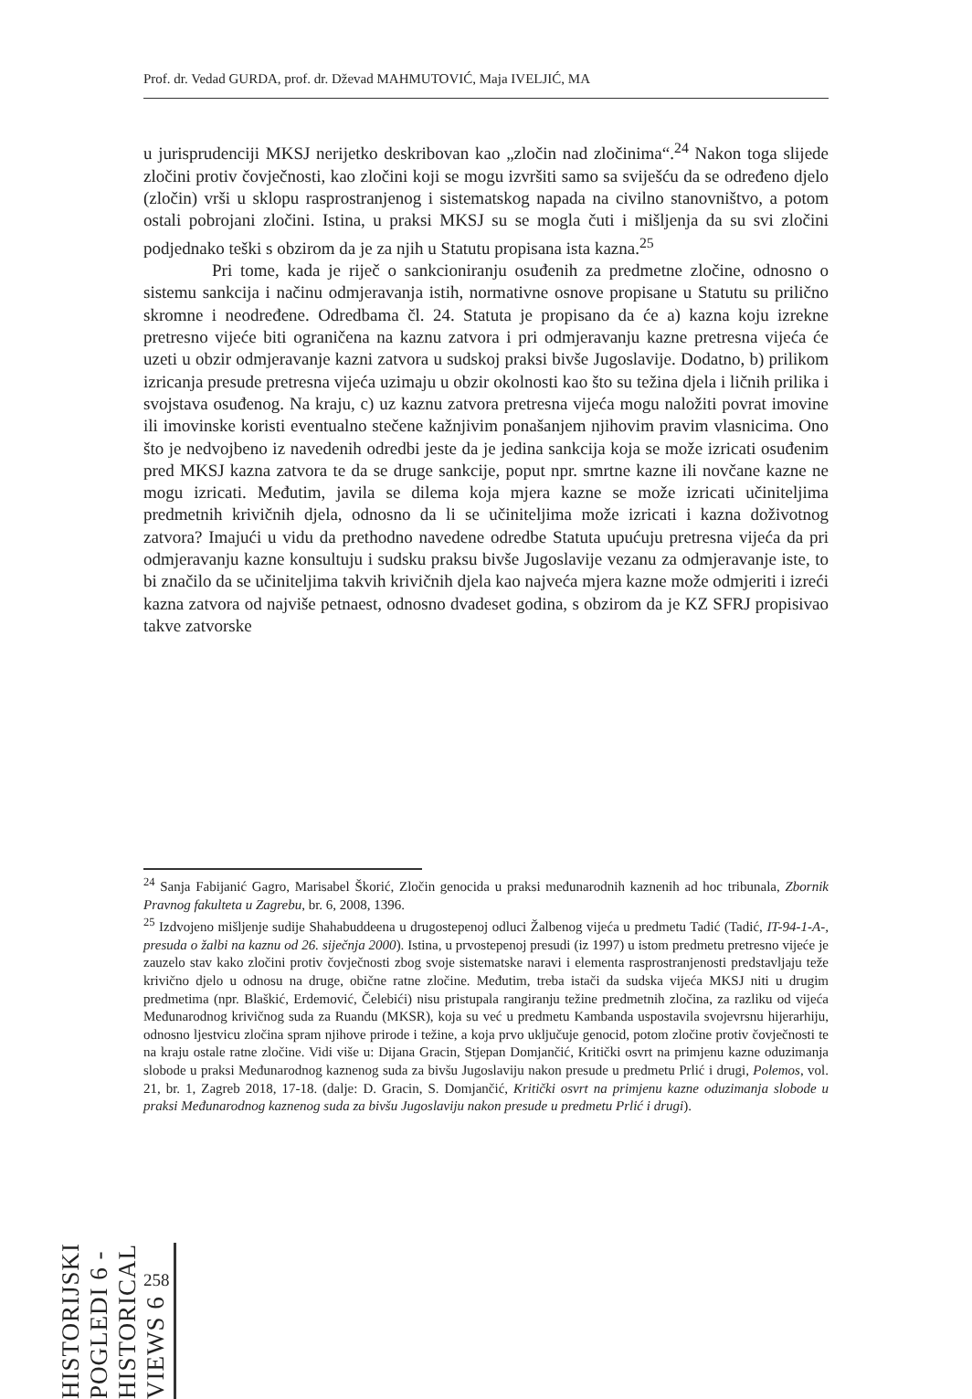Prof. dr. Vedad GURDA, prof. dr. Dževad MAHMUTOVIĆ, Maja IVELJIĆ, MA
u jurisprudenciji MKSJ nerijetko deskribovan kao „zločin nad zločinima“.<sup>24</sup> Nakon toga slijede zločini protiv čovječnosti, kao zločini koji se mogu izvršiti samo sa sviješću da se određeno djelo (zločin) vrši u sklopu rasprostranjenog i sistematskog napada na civilno stanovništvo, a potom ostali pobrojani zločini. Istina, u praksi MKSJ su se mogla čuti i mišljenja da su svi zločini podjednako teški s obzirom da je za njih u Statutu propisana ista kazna.<sup>25</sup>
Pri tome, kada je riječ o sankcioniranju osuđenih za predmetne zločine, odnosno o sistemu sankcija i načinu odmjeravanja istih, normativne osnove propisane u Statutu su prilično skromne i neodređene. Odredbama čl. 24. Statuta je propisano da će a) kazna koju izrekne pretresno vijeće biti ograničena na kaznu zatvora i pri odmjeravanju kazne pretresna vijeća će uzeti u obzir odmjeravanje kazni zatvora u sudskoj praksi bivše Jugoslavije. Dodatno, b) prilikom izricanja presude pretresna vijeća uzimaju u obzir okolnosti kao što su težina djela i ličnih prilika i svojstava osuđenog. Na kraju, c) uz kaznu zatvora pretresna vijeća mogu naložiti povrat imovine ili imovinske koristi eventualno stečene kažnjivim ponašanjem njihovim pravim vlasnicima. Ono što je nedvojbeno iz navedenih odredbi jeste da je jedina sankcija koja se može izricati osuđenim pred MKSJ kazna zatvora te da se druge sankcije, poput npr. smrtne kazne ili novčane kazne ne mogu izricati. Međutim, javila se dilema koja mjera kazne se može izricati učiniteljima predmetnih krivičnih djela, odnosno da li se učiniteljima može izricati i kazna doživotnog zatvora? Imajući u vidu da prethodno navedene odredbe Statuta upućuju pretresna vijeća da pri odmjeravanju kazne konsultuju i sudsku praksu bivše Jugoslavije vezanu za odmjeravanje iste, to bi značilo da se učiniteljima takvih krivičnih djela kao najveća mjera kazne može odmjeriti i izreći kazna zatvora od najviše petnaest, odnosno dvadeset godina, s obzirom da je KZ SFRJ propisivao takve zatvorske
<sup>24</sup> Sanja Fabijanić Gagro, Marisabel Škorić, Zločin genocida u praksi međunarodnih kaznenih ad hoc tribunala, Zbornik Pravnog fakulteta u Zagrebu, br. 6, 2008, 1396.
<sup>25</sup> Izdvojeno mišljenje sudije Shahabuddeena u drugostepenoj odluci Žalbenog vijeća u predmetu Tadić (Tadić, IT-94-1-A-, presuda o žalbi na kaznu od 26. siječnja 2000). Istina, u prvostepenoj presudi (iz 1997) u istom predmetu pretresno vijeće je zauzelo stav kako zločini protiv čovječnosti zbog svoje sistematske naravi i elementa rasprostranjenosti predstavljaju teže krivično djelo u odnosu na druge, obične ratne zločine. Međutim, treba istači da sudska vijeća MKSJ niti u drugim predmetima (npr. Blaškić, Erdemović, Čelebići) nisu pristupala rangiranju težine predmetnih zločina, za razliku od vijeća Međunarodnog krivičnog suda za Ruandu (MKSR), koja su već u predmetu Kambanda uspostavila svojevrsnu hijerarhiju, odnosno ljestvicu zločina spram njihove prirode i težine, a koja prvo uključuje genocid, potom zločine protiv čovječnosti te na kraju ostale ratne zločine. Vidi više u: Dijana Gracin, Stjepan Domjančić, Kritički osvrt na primjenu kazne oduzimanja slobode u praksi Međunarodnog kaznenog suda za bivšu Jugoslaviju nakon presude u predmetu Prlić i drugi, Polemos, vol. 21, br. 1, Zagreb 2018, 17-18. (dalje: D. Gracin, S. Domjančić, Kritički osvrt na primjenu kazne oduzimanja slobode u praksi Međunarodnog kaznenog suda za bivšu Jugoslaviju nakon presude u predmetu Prlić i drugi).
258
HISTORIJSKI POGLEDI 6 - HISTORICAL VIEWS 6